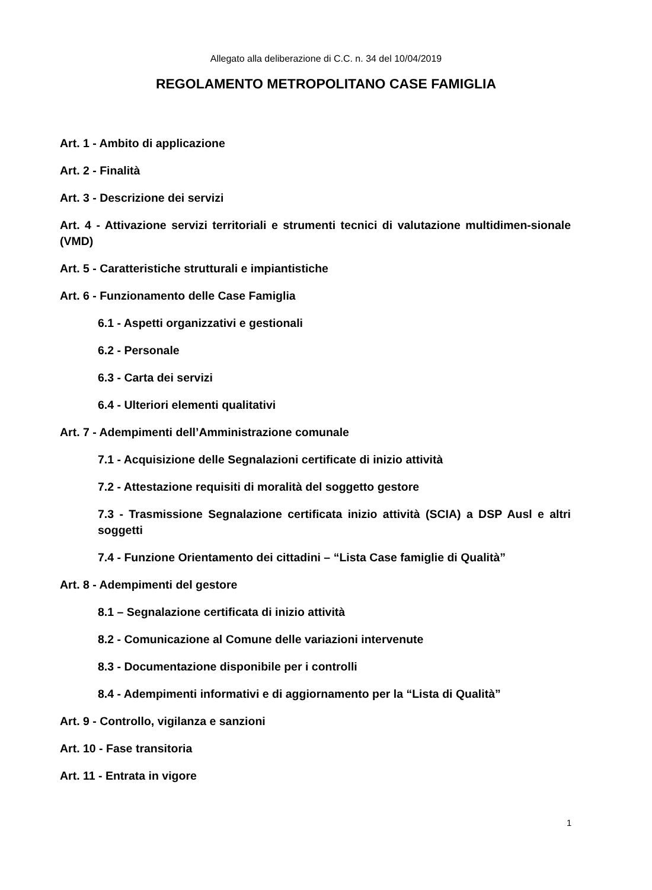Allegato alla deliberazione di C.C. n. 34 del 10/04/2019
REGOLAMENTO METROPOLITANO CASE FAMIGLIA
Art. 1 - Ambito di applicazione
Art. 2 - Finalità
Art. 3 - Descrizione dei servizi
Art. 4 - Attivazione servizi territoriali e strumenti tecnici di valutazione multidimen-sionale (VMD)
Art. 5 - Caratteristiche strutturali e impiantistiche
Art. 6 - Funzionamento delle Case Famiglia
6.1 - Aspetti organizzativi e gestionali
6.2 - Personale
6.3 - Carta dei servizi
6.4 - Ulteriori elementi qualitativi
Art. 7 - Adempimenti dell’Amministrazione comunale
7.1 - Acquisizione delle Segnalazioni certificate di inizio attività
7.2 - Attestazione requisiti di moralità del soggetto gestore
7.3 - Trasmissione Segnalazione certificata inizio attività (SCIA) a DSP Ausl e altri soggetti
7.4 - Funzione Orientamento dei cittadini – “Lista Case famiglie di Qualità”
Art. 8 - Adempimenti del gestore
8.1 – Segnalazione certificata di inizio attività
8.2 - Comunicazione al Comune delle variazioni intervenute
8.3 - Documentazione disponibile per i controlli
8.4 - Adempimenti informativi e di aggiornamento per la “Lista di Qualità”
Art. 9 - Controllo, vigilanza e sanzioni
Art. 10 - Fase transitoria
Art. 11 - Entrata in vigore
1